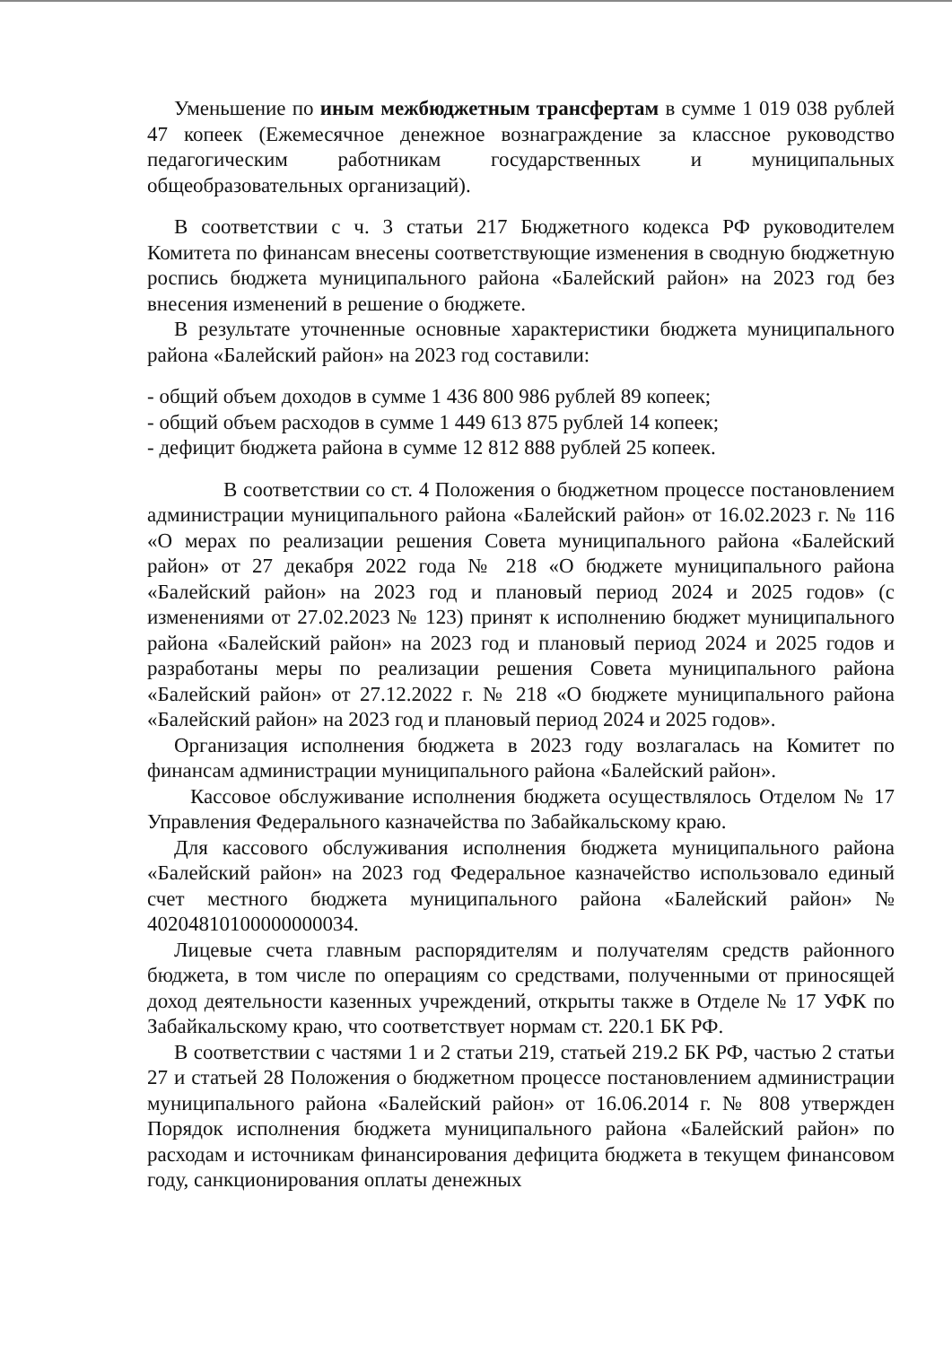Уменьшение по иным межбюджетным трансфертам в сумме 1 019 038 рублей 47 копеек (Ежемесячное денежное вознаграждение за классное руководство педагогическим работникам государственных и муниципальных общеобразовательных организаций).
В соответствии с ч. 3 статьи 217 Бюджетного кодекса РФ руководителем Комитета по финансам внесены соответствующие изменения в сводную бюджетную роспись бюджета муниципального района «Балейский район» на 2023 год без внесения изменений в решение о бюджете.
В результате уточненные основные характеристики бюджета муниципального района «Балейский район» на 2023 год составили:
- общий объем доходов в сумме 1 436 800 986 рублей 89 копеек;
- общий объем расходов в сумме 1 449 613 875 рублей 14 копеек;
- дефицит бюджета района в сумме 12 812 888 рублей 25 копеек.
В соответствии со ст. 4 Положения о бюджетном процессе постановлением администрации муниципального района «Балейский район» от 16.02.2023 г. № 116 «О мерах по реализации решения Совета муниципального района «Балейский район» от 27 декабря 2022 года № 218 «О бюджете муниципального района «Балейский район» на 2023 год и плановый период 2024 и 2025 годов» (с изменениями от 27.02.2023 № 123) принят к исполнению бюджет муниципального района «Балейский район» на 2023 год и плановый период 2024 и 2025 годов и разработаны меры по реализации решения Совета муниципального района «Балейский район» от 27.12.2022 г. № 218 «О бюджете муниципального района «Балейский район» на 2023 год и плановый период 2024 и 2025 годов».
Организация исполнения бюджета в 2023 году возлагалась на Комитет по финансам администрации муниципального района «Балейский район».
Кассовое обслуживание исполнения бюджета осуществлялось Отделом № 17 Управления Федерального казначейства по Забайкальскому краю.
Для кассового обслуживания исполнения бюджета муниципального района «Балейский район» на 2023 год Федеральное казначейство использовало единый счет местного бюджета муниципального района «Балейский район» № 40204810100000000034.
Лицевые счета главным распорядителям и получателям средств районного бюджета, в том числе по операциям со средствами, полученными от приносящей доход деятельности казенных учреждений, открыты также в Отделе № 17 УФК по Забайкальскому краю, что соответствует нормам ст. 220.1 БК РФ.
В соответствии с частями 1 и 2 статьи 219, статьей 219.2 БК РФ, частью 2 статьи 27 и статьей 28 Положения о бюджетном процессе постановлением администрации муниципального района «Балейский район» от 16.06.2014 г. № 808 утвержден Порядок исполнения бюджета муниципального района «Балейский район» по расходам и источникам финансирования дефицита бюджета в текущем финансовом году, санкционирования оплаты денежных